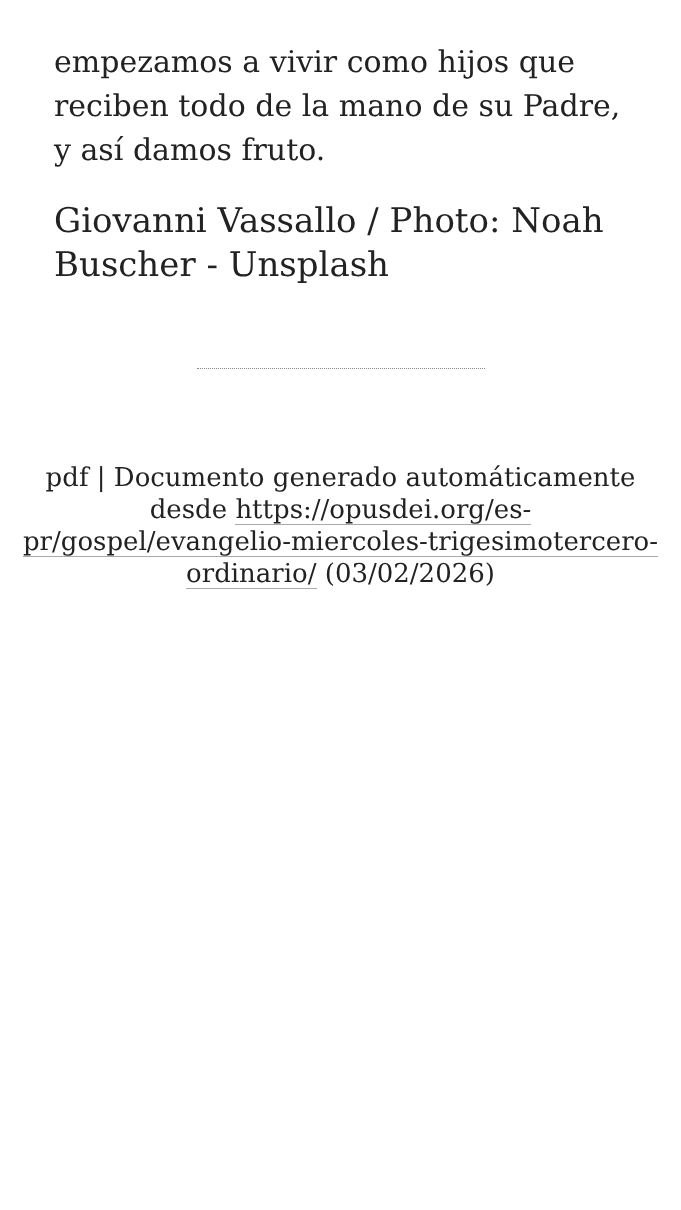empezamos a vivir como hijos que reciben todo de la mano de su Padre, y así damos fruto.
Giovanni Vassallo / Photo: Noah Buscher - Unsplash
pdf | Documento generado automáticamente desde https://opusdei.org/es-pr/gospel/evangelio-miercoles-trigesimotercero-ordinario/ (03/02/2026)